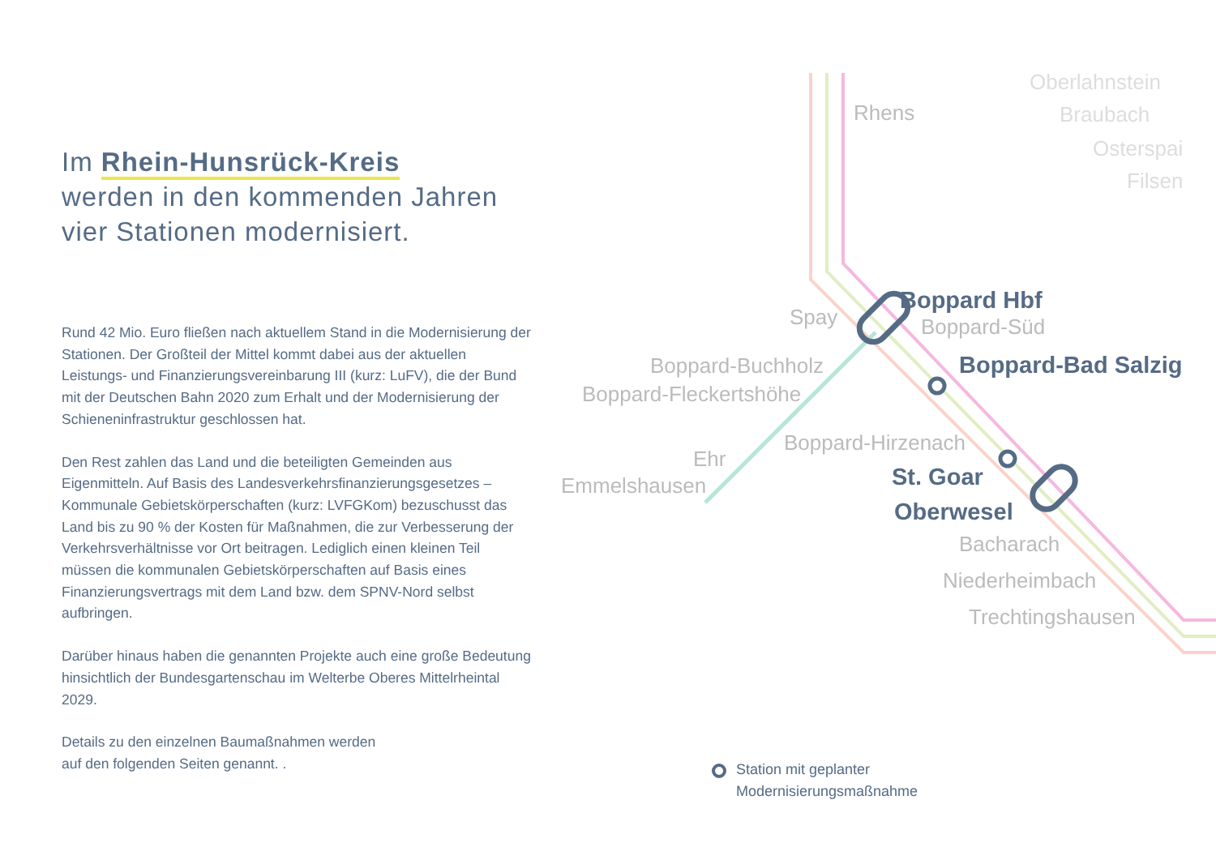Im Rhein-Hunsrück-Kreis
werden in den kommenden Jahren
vier Stationen modernisiert.
Rund 42 Mio. Euro fließen nach aktuellem Stand in die Modernisierung der Stationen. Der Großteil der Mittel kommt dabei aus der aktuellen Leistungs- und Finanzierungsvereinbarung III (kurz: LuFV), die der Bund mit der Deutschen Bahn 2020 zum Erhalt und der Modernisierung der Schieneninfrastruktur geschlossen hat.
Den Rest zahlen das Land und die beteiligten Gemeinden aus Eigenmitteln. Auf Basis des Landesverkehrsfinanzierungsgesetzes – Kommunale Gebietskörperschaften (kurz: LVFGKom) bezuschusst das Land bis zu 90 % der Kosten für Maßnahmen, die zur Verbesserung der Verkehrsverhältnisse vor Ort beitragen. Lediglich einen kleinen Teil müssen die kommunalen Gebietskörperschaften auf Basis eines Finanzierungsvertrags mit dem Land bzw. dem SPNV-Nord selbst aufbringen.
Darüber hinaus haben die genannten Projekte auch eine große Bedeutung hinsichtlich der Bundesgartenschau im Welterbe Oberes Mittelrheintal 2029.
Details zu den einzelnen Baumaßnahmen werden
auf den folgenden Seiten genannt. .
Rhens
Spay
Boppard-Süd
Boppard-Buchholz
Boppard-Fleckertshöhe
Boppard-Hirzenach
Ehr
Emmelshausen
Bacharach
Niederheimbach
Trechtingshausen
Oberlahnstein
Braubach
Osterspai
Filsen
Boppard Hbf
Boppard-Bad Salzig
St. Goar
Oberwesel
Station mit geplanter
Modernisierungsmaßnahme